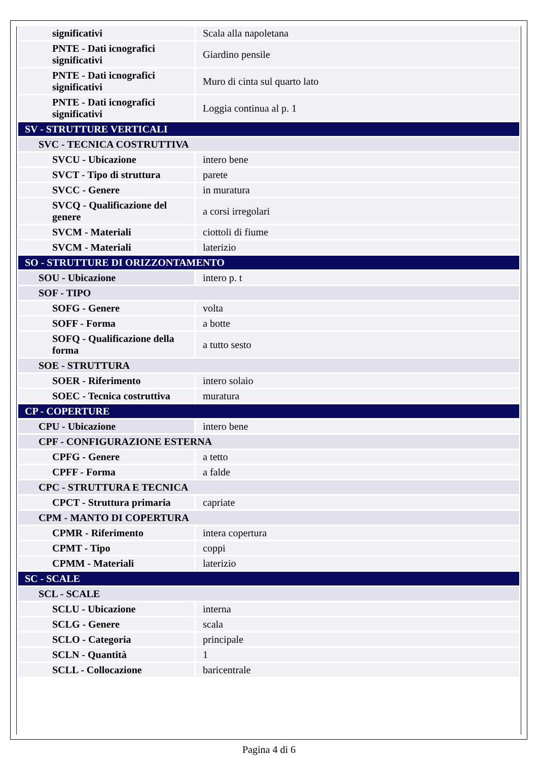| significativi | Scala alla napoletana |
| PNTE - Dati icnografici significativi | Giardino pensile |
| PNTE - Dati icnografici significativi | Muro di cinta sul quarto lato |
| PNTE - Dati icnografici significativi | Loggia continua al p. 1 |
| SV - STRUTTURE VERTICALI | |
| SVC - TECNICA COSTRUTTIVA | |
| SVCU - Ubicazione | intero bene |
| SVCT - Tipo di struttura | parete |
| SVCC - Genere | in muratura |
| SVCQ - Qualificazione del genere | a corsi irregolari |
| SVCM - Materiali | ciottoli di fiume |
| SVCM - Materiali | laterizio |
| SO - STRUTTURE DI ORIZZONTAMENTO | |
| SOU - Ubicazione | intero p. t |
| SOF - TIPO | |
| SOFG - Genere | volta |
| SOFF - Forma | a botte |
| SOFQ - Qualificazione della forma | a tutto sesto |
| SOE - STRUTTURA | |
| SOER - Riferimento | intero solaio |
| SOEC - Tecnica costruttiva | muratura |
| CP - COPERTURE | |
| CPU - Ubicazione | intero bene |
| CPF - CONFIGURAZIONE ESTERNA | |
| CPFG - Genere | a tetto |
| CPFF - Forma | a falde |
| CPC - STRUTTURA E TECNICA | |
| CPCT - Struttura primaria | capriate |
| CPM - MANTO DI COPERTURA | |
| CPMR - Riferimento | intera copertura |
| CPMT - Tipo | coppi |
| CPMM - Materiali | laterizio |
| SC - SCALE | |
| SCL - SCALE | |
| SCLU - Ubicazione | interna |
| SCLG - Genere | scala |
| SCLO - Categoria | principale |
| SCLN - Quantità | 1 |
| SCLL - Collocazione | baricentrale |
Pagina 4 di 6